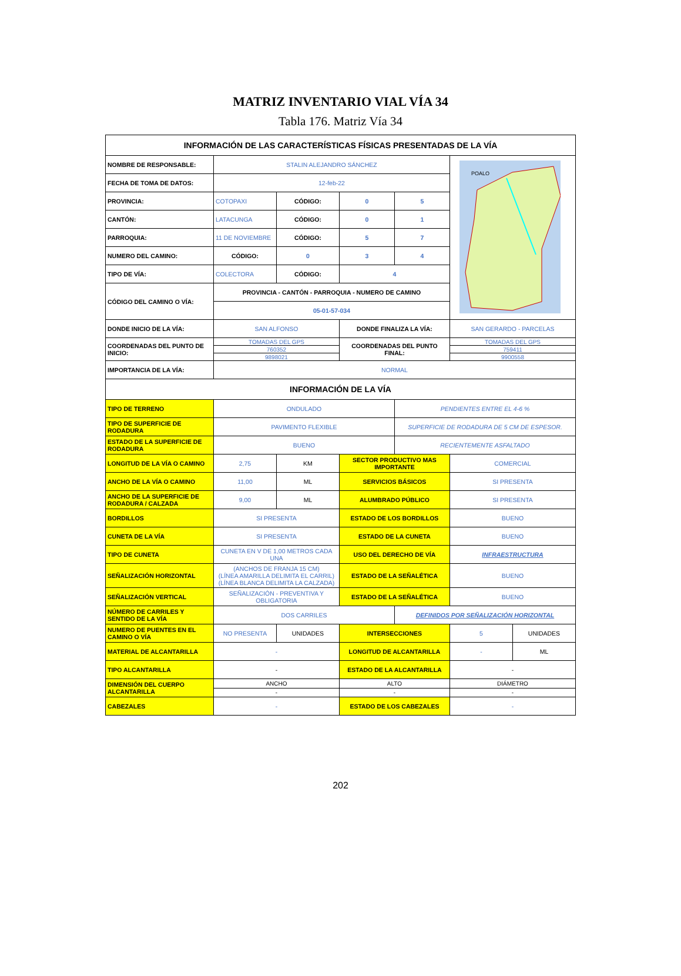MATRIZ INVENTARIO VIAL VÍA 34
Tabla 176. Matriz Vía 34
| INFORMACIÓN DE LAS CARACTERÍSTICAS FÍSICAS PRESENTADAS DE LA VÍA | | | | | | |
| --- | --- | --- | --- | --- | --- | --- |
| NOMBRE DE RESPONSABLE: | STALIN ALEJANDRO SÁNCHEZ | | | | POALO | |
| FECHA DE TOMA DE DATOS: | 12-feb-22 | | | | | |
| PROVINCIA: | COTOPAXI | CÓDIGO: | 0 | 5 | | |
| CANTÓN: | LATACUNGA | CÓDIGO: | 0 | 1 | | |
| PARROQUIA: | 11 DE NOVIEMBRE | CÓDIGO: | 5 | 7 | | |
| NUMERO DEL CAMINO: | CÓDIGO: | 0 | 3 | 4 | | |
| TIPO DE VÍA: | COLECTORA | CÓDIGO: | 4 | | | |
| CÓDIGO DEL CAMINO O VÍA: | PROVINCIA - CANTÓN - PARROQUIA - NUMERO DE CAMINO | | | | | |
| | 05-01-57-034 | | | | | |
| DONDE INICIO DE LA VÍA: | SAN ALFONSO | | DONDE FINALIZA LA VÍA: | | SAN GERARDO - PARCELAS | |
| COORDENADAS DEL PUNTO DE INICIO: | TOMADAS DEL GPS | | COORDENADAS DEL PUNTO FINAL: | | TOMADAS DEL GPS | |
| | 760352 | | | | 759411 | |
| | 9898021 | | | | 9900558 | |
| IMPORTANCIA DE LA VÍA: | NORMAL | | | | | |
| INFORMACIÓN DE LA VÍA | | | | | | |
| TIPO DE TERRENO | ONDULADO | | | PENDIENTES ENTRE EL 4-6 % | | |
| TIPO DE SUPERFICIE DE RODADURA | PAVIMENTO FLEXIBLE | | | SUPERFICIE DE RODADURA DE 5 CM DE ESPESOR. | | |
| ESTADO DE LA SUPERFICIE DE RODADURA | BUENO | | | RECIENTEMENTE ASFALTADO | | |
| LONGITUD DE LA VÍA O CAMINO | 2,75 | KM | SECTOR PRODUCTIVO MAS IMPORTANTE | | COMERCIAL | |
| ANCHO DE LA VÍA O CAMINO | 11,00 | ML | SERVICIOS BÁSICOS | | SI PRESENTA | |
| ANCHO DE LA SUPERFICIE DE RODADURA / CALZADA | 9,00 | ML | ALUMBRADO PÚBLICO | | SI PRESENTA | |
| BORDILLOS | SI PRESENTA | | ESTADO DE LOS BORDILLOS | | BUENO | |
| CUNETA DE LA VÍA | SI PRESENTA | | ESTADO DE LA CUNETA | | BUENO | |
| TIPO DE CUNETA | CUNETA EN V DE 1,00 METROS CADA UNA | | USO DEL DERECHO DE VÍA | | INFRAESTRUCTURA | |
| SEÑALIZACIÓN HORIZONTAL | (ANCHOS DE FRANJA 15 CM) (LÍNEA AMARILLA DELIMITA EL CARRIL) (LÍNEA BLANCA DELIMITA LA CALZADA) | | ESTADO DE LA SEÑALÉTICA | | BUENO | |
| SEÑALIZACIÓN VERTICAL | SEÑALIZACIÓN - PREVENTIVA Y OBLIGATORIA | | ESTADO DE LA SEÑALÉTICA | | BUENO | |
| NÚMERO DE CARRILES Y SENTIDO DE LA VÍA | DOS CARRILES | | | DEFINIDOS POR SEÑALIZACIÓN HORIZONTAL | | |
| NUMERO DE PUENTES EN EL CAMINO O VÍA | NO PRESENTA | UNIDADES | INTERSECCIONES | | 5 | UNIDADES |
| MATERIAL DE ALCANTARILLA | - | | LONGITUD DE ALCANTARILLA | | - | ML |
| TIPO ALCANTARILLA | - | | ESTADO DE LA ALCANTARILLA | | - | |
| DIMENSIÓN DEL CUERPO ALCANTARILLA | ANCHO | | ALTO | | DIÁMETRO | |
| | - | | - | | - | |
| CABEZALES | - | | ESTADO DE LOS CABEZALES | | - | |
202